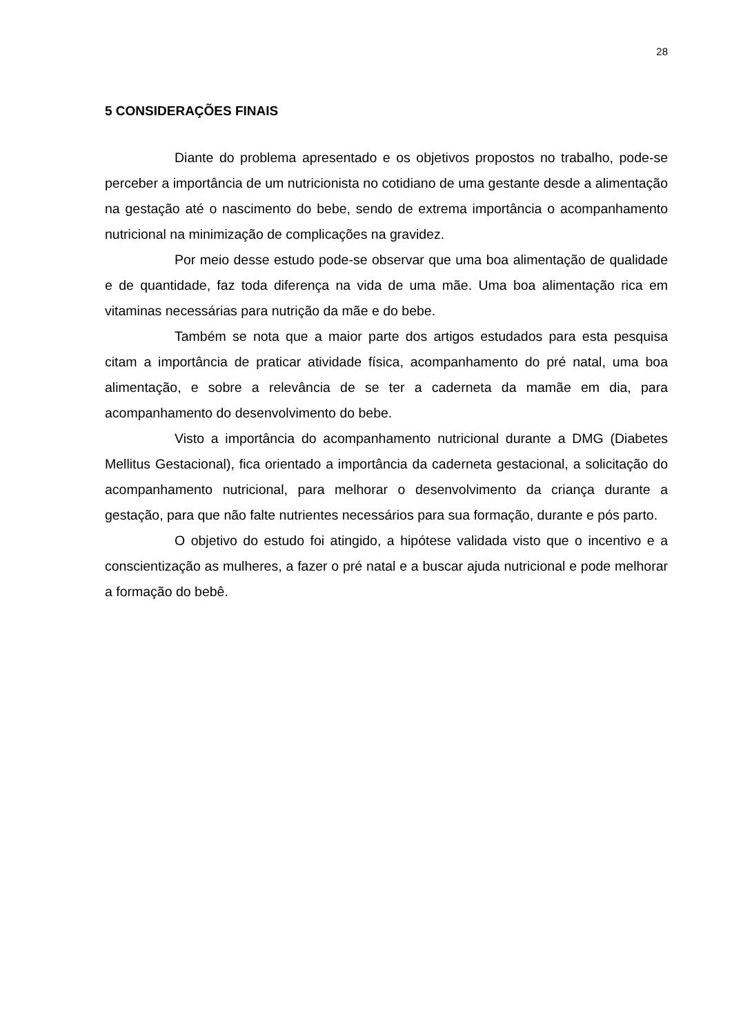28
5 CONSIDERAÇÕES FINAIS
Diante do problema apresentado e os objetivos propostos no trabalho, pode-se perceber a importância de um nutricionista no cotidiano de uma gestante desde a alimentação na gestação até o nascimento do bebe, sendo de extrema importância o acompanhamento nutricional na minimização de complicações na gravidez.
Por meio desse estudo pode-se observar que uma boa alimentação de qualidade e de quantidade, faz toda diferença na vida de uma mãe. Uma boa alimentação rica em vitaminas necessárias para nutrição da mãe e do bebe.
Também se nota que a maior parte dos artigos estudados para esta pesquisa citam a importância de praticar atividade física, acompanhamento do pré natal, uma boa alimentação, e sobre a relevância de se ter a caderneta da mamãe em dia, para acompanhamento do desenvolvimento do bebe.
Visto a importância do acompanhamento nutricional durante a DMG (Diabetes Mellitus Gestacional), fica orientado a importância da caderneta gestacional, a solicitação do acompanhamento nutricional, para melhorar o desenvolvimento da criança durante a gestação, para que não falte nutrientes necessários para sua formação, durante e pós parto.
O objetivo do estudo foi atingido, a hipótese validada visto que o incentivo e a conscientização as mulheres, a fazer o pré natal e a buscar ajuda nutricional e pode melhorar a formação do bebê.